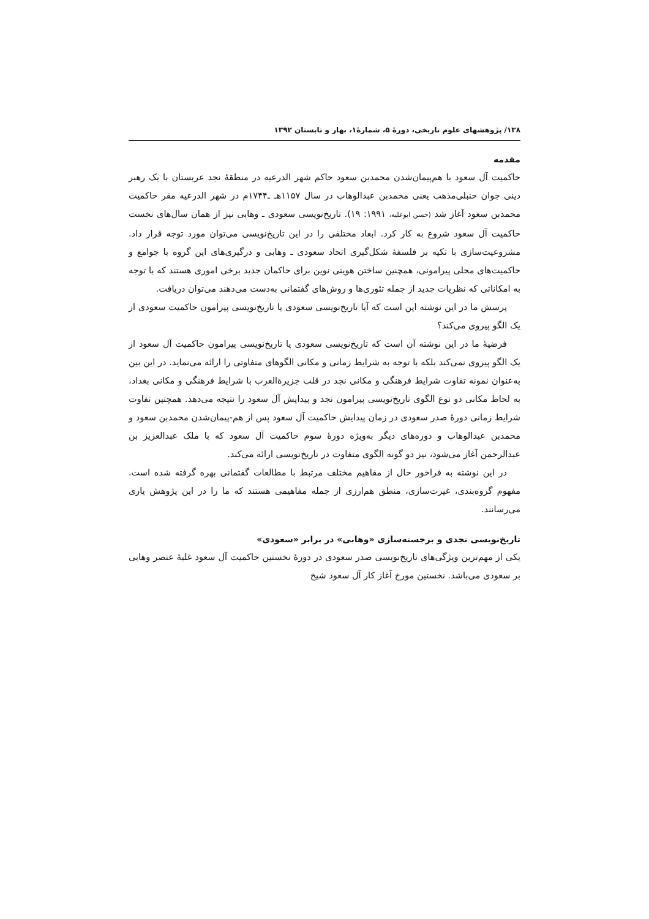۱۳۸/ پژوهشهای علوم تاریخی، دورهٔ ۵، شمارهٔ۱، بهار و تابستان ۱۳۹۲
مقدمه
حاکمیت آل سعود با هم‌پیمان‌شدن محمدبن سعود حاکم شهر الدرعیه در منطقهٔ نجد عربستان با یک رهبر دینی جوان حنبلی‌مذهب یعنی محمدبن عبدالوهاب در سال ۱۱۵۷هـ ـ۱۷۴۴م در شهر الدرعیه مقر حاکمیت محمدبن سعود آغاز شد (حسن ابوعلیه، ۱۹۹۱: ۱۹). تاریخ‌نویسی سعودی ـ وهابی نیز از همان سال‌های نخست حاکمیت آل سعود شروع به کار کرد. ابعاد مختلفی را در این تاریخ‌نویسی می‌توان مورد توجه قرار داد. مشروعیت‌سازی با تکیه بر فلسفهٔ شکل‌گیری اتحاد سعودی ـ وهابی و درگیری‌های این گروه با جوامع و حاکمیت‌های محلی پیرامونی، همچنین ساختن هویتی نوین برای حاکمان جدید برخی اموری هستند که با توجه به امکاناتی که نظریات جدید از جمله تئوری‌ها و روش‌های گفتمانی به‌دست می‌دهند می‌توان دریافت.
پرسش ما در این نوشته این است که آیا تاریخ‌نویسی سعودی یا تاریخ‌نویسی پیرامون حاکمیت سعودی از یک الگو پیروی می‌کند؟
فرضیهٔ ما در این نوشته آن است که تاریخ‌نویسی سعودی یا تاریخ‌نویسی پیرامون حاکمیت آل سعود از یک الگو پیروی نمی‌کند بلکه با توجه به شرایط زمانی و مکانی الگوهای متفاوتی را ارائه می‌نماید. در این بین به‌عنوان نمونه تفاوت شرایط فرهنگی و مکانی نجد در قلب جزیرةالعرب با شرایط فرهنگی و مکانی بغداد، به لحاظ مکانی دو نوع الگوی تاریخ‌نویسی پیرامون نجد و پیدایش آل سعود را نتیجه می‌دهد. همچنین تفاوت شرایط زمانی دورهٔ صدر سعودی در زمان پیدایش حاکمیت آل سعود پس از هم-پیمان‌شدن محمدبن سعود و محمدبن عبدالوهاب و دوره‌های دیگر به‌ویژه دورهٔ سوم حاکمیت آل سعود که با ملک عبدالعزیز بن عبدالرحمن آغاز می‌شود، نیز دو گونه الگوی متفاوت در تاریخ‌نویسی ارائه می‌کند.
در این نوشته به فراخور حال از مفاهیم مختلف مرتبط با مطالعات گفتمانی بهره گرفته شده است. مفهوم گروه‌بندی، غیرت‌سازی، منطق هم‌ارزی از جمله مفاهیمی هستند که ما را در این پژوهش یاری می‌رسانند.
تاریخ‌نویسی نجدی و برجسته‌سازی «وهابی» در برابر «سعودی»
یکی از مهم‌ترین ویژگی‌های تاریخ‌نویسی صدر سعودی در دورهٔ نخستین حاکمیت آل سعود غلبهٔ عنصر وهابی بر سعودی می‌باشد. نخستین مورخ آغاز کار آل سعود شیخ